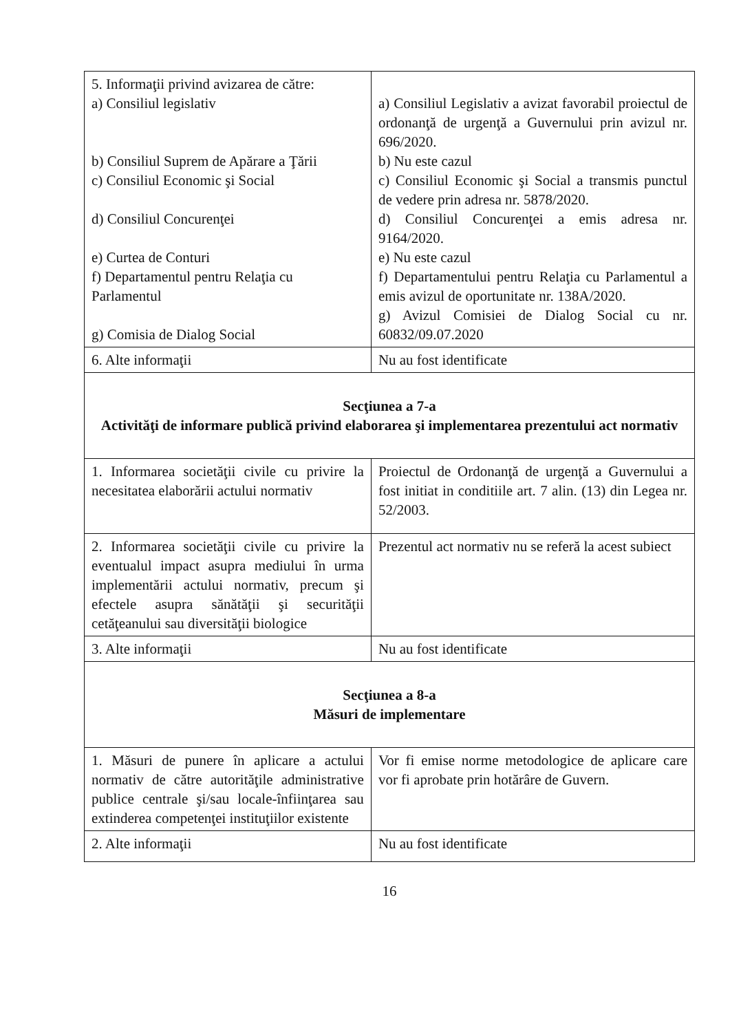| 5. Informaţii privind avizarea de către: a) Consiliul legislativ b) Consiliul Suprem de Apărare a Ţării c) Consiliul Economic şi Social d) Consiliul Concurenţei e) Curtea de Conturi f) Departamentul pentru Relaţia cu Parlamentul g) Comisia de Dialog Social | a) Consiliul Legislativ a avizat favorabil proiectul de ordonanţă de urgenţă a Guvernului prin avizul nr. 696/2020. b) Nu este cazul c) Consiliul Economic şi Social a transmis punctul de vedere prin adresa nr. 5878/2020. d) Consiliul Concurenţei a emis adresa nr. 9164/2020. e) Nu este cazul f) Departamentului pentru Relaţia cu Parlamentul a emis avizul de oportunitate nr. 138A/2020. g) Avizul Comisiei de Dialog Social cu nr. 60832/09.07.2020 |
| 6. Alte informaţii | Nu au fost identificate |
| Secţiunea a 7-a Activităţi de informare publică privind elaborarea şi implementarea prezentului act normativ | |
| 1. Informarea societăţii civile cu privire la necesitatea elaborării actului normativ | Proiectul de Ordonanţă de urgenţă a Guvernului a fost initiat in conditiile art. 7 alin. (13) din Legea nr. 52/2003. |
| 2. Informarea societăţii civile cu privire la eventualul impact asupra mediului în urma implementării actului normativ, precum şi efectele asupra sănătăţii şi securităţii cetăţeanului sau diversităţii biologice | Prezentul act normativ nu se referă la acest subiect |
| 3. Alte informaţii | Nu au fost identificate |
| Secţiunea a 8-a Măsuri de implementare | |
| 1. Măsuri de punere în aplicare a actului normativ de către autorităţile administrative publice centrale şi/sau locale-înfiinţarea sau extinderea competenţei instituţiilor existente | Vor fi emise norme metodologice de aplicare care vor fi aprobate prin hotărâre de Guvern. |
| 2. Alte informaţii | Nu au fost identificate |
16